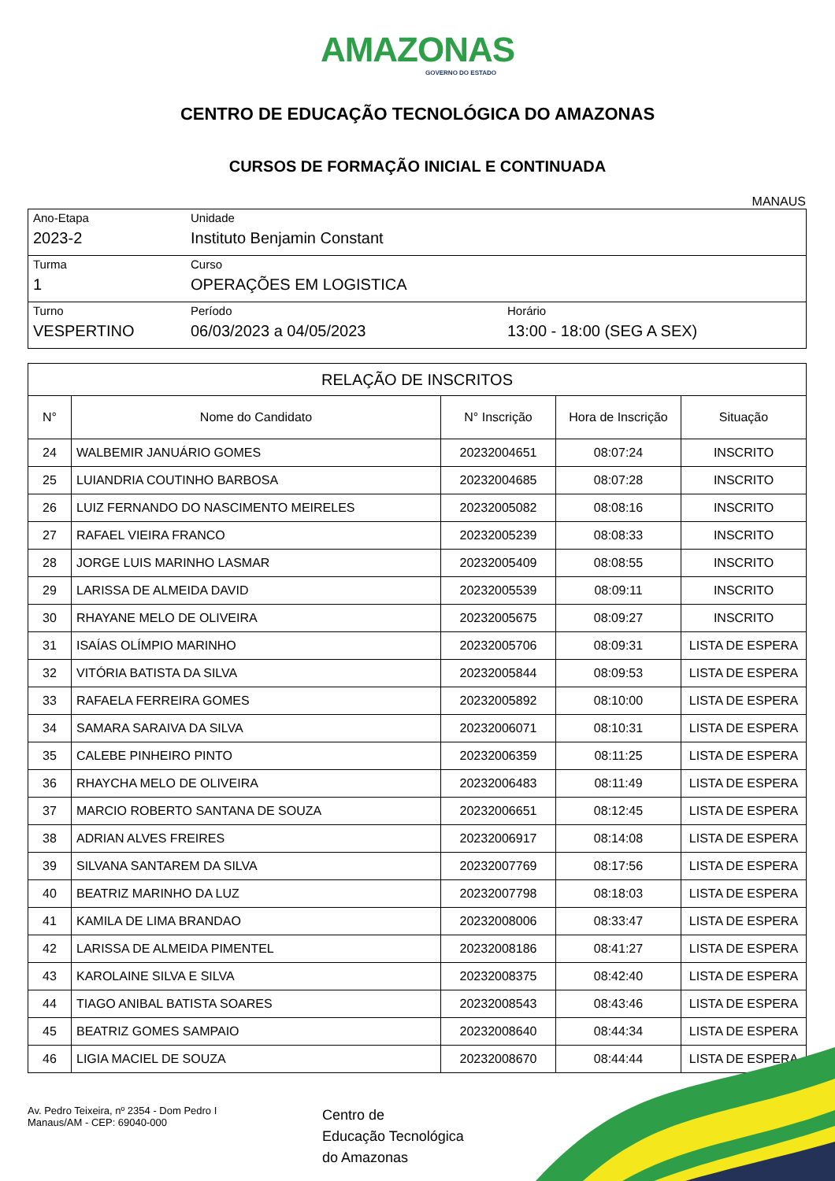AMAZONAS
GOVERNO DO ESTADO
CENTRO DE EDUCAÇÃO TECNOLÓGICA DO AMAZONAS
CURSOS DE FORMAÇÃO INICIAL E CONTINUADA
MANAUS
| Ano-Etapa 2023-2 | Unidade Instituto Benjamin Constant | |
| Turma 1 | Curso OPERAÇÕES EM LOGISTICA | |
| Turno VESPERTINO | Período 06/03/2023 a 04/05/2023 | Horário 13:00 - 18:00 (SEG A SEX) |
| RELAÇÃO DE INSCRITOS | | | | |
| --- | --- | --- | --- | --- |
| N° | Nome do Candidato | N° Inscrição | Hora de Inscrição | Situação |
| 24 | WALBEMIR JANUÁRIO GOMES | 20232004651 | 08:07:24 | INSCRITO |
| 25 | LUIANDRIA COUTINHO BARBOSA | 20232004685 | 08:07:28 | INSCRITO |
| 26 | LUIZ FERNANDO DO NASCIMENTO MEIRELES | 20232005082 | 08:08:16 | INSCRITO |
| 27 | RAFAEL VIEIRA FRANCO | 20232005239 | 08:08:33 | INSCRITO |
| 28 | JORGE LUIS MARINHO LASMAR | 20232005409 | 08:08:55 | INSCRITO |
| 29 | LARISSA DE ALMEIDA DAVID | 20232005539 | 08:09:11 | INSCRITO |
| 30 | RHAYANE MELO DE OLIVEIRA | 20232005675 | 08:09:27 | INSCRITO |
| 31 | ISAÍAS OLÍMPIO MARINHO | 20232005706 | 08:09:31 | LISTA DE ESPERA |
| 32 | VITÓRIA BATISTA DA SILVA | 20232005844 | 08:09:53 | LISTA DE ESPERA |
| 33 | RAFAELA FERREIRA GOMES | 20232005892 | 08:10:00 | LISTA DE ESPERA |
| 34 | SAMARA SARAIVA DA SILVA | 20232006071 | 08:10:31 | LISTA DE ESPERA |
| 35 | CALEBE PINHEIRO PINTO | 20232006359 | 08:11:25 | LISTA DE ESPERA |
| 36 | RHAYCHA MELO DE OLIVEIRA | 20232006483 | 08:11:49 | LISTA DE ESPERA |
| 37 | MARCIO ROBERTO SANTANA DE SOUZA | 20232006651 | 08:12:45 | LISTA DE ESPERA |
| 38 | ADRIAN ALVES FREIRES | 20232006917 | 08:14:08 | LISTA DE ESPERA |
| 39 | SILVANA SANTAREM DA SILVA | 20232007769 | 08:17:56 | LISTA DE ESPERA |
| 40 | BEATRIZ MARINHO DA LUZ | 20232007798 | 08:18:03 | LISTA DE ESPERA |
| 41 | KAMILA DE LIMA BRANDAO | 20232008006 | 08:33:47 | LISTA DE ESPERA |
| 42 | LARISSA DE ALMEIDA PIMENTEL | 20232008186 | 08:41:27 | LISTA DE ESPERA |
| 43 | KAROLAINE SILVA E SILVA | 20232008375 | 08:42:40 | LISTA DE ESPERA |
| 44 | TIAGO ANIBAL BATISTA SOARES | 20232008543 | 08:43:46 | LISTA DE ESPERA |
| 45 | BEATRIZ GOMES SAMPAIO | 20232008640 | 08:44:34 | LISTA DE ESPERA |
| 46 | LIGIA MACIEL DE SOUZA | 20232008670 | 08:44:44 | LISTA DE ESPERA |
Av. Pedro Teixeira, nº 2354 - Dom Pedro I
Manaus/AM - CEP: 69040-000
Centro de
Educação Tecnológica
do Amazonas